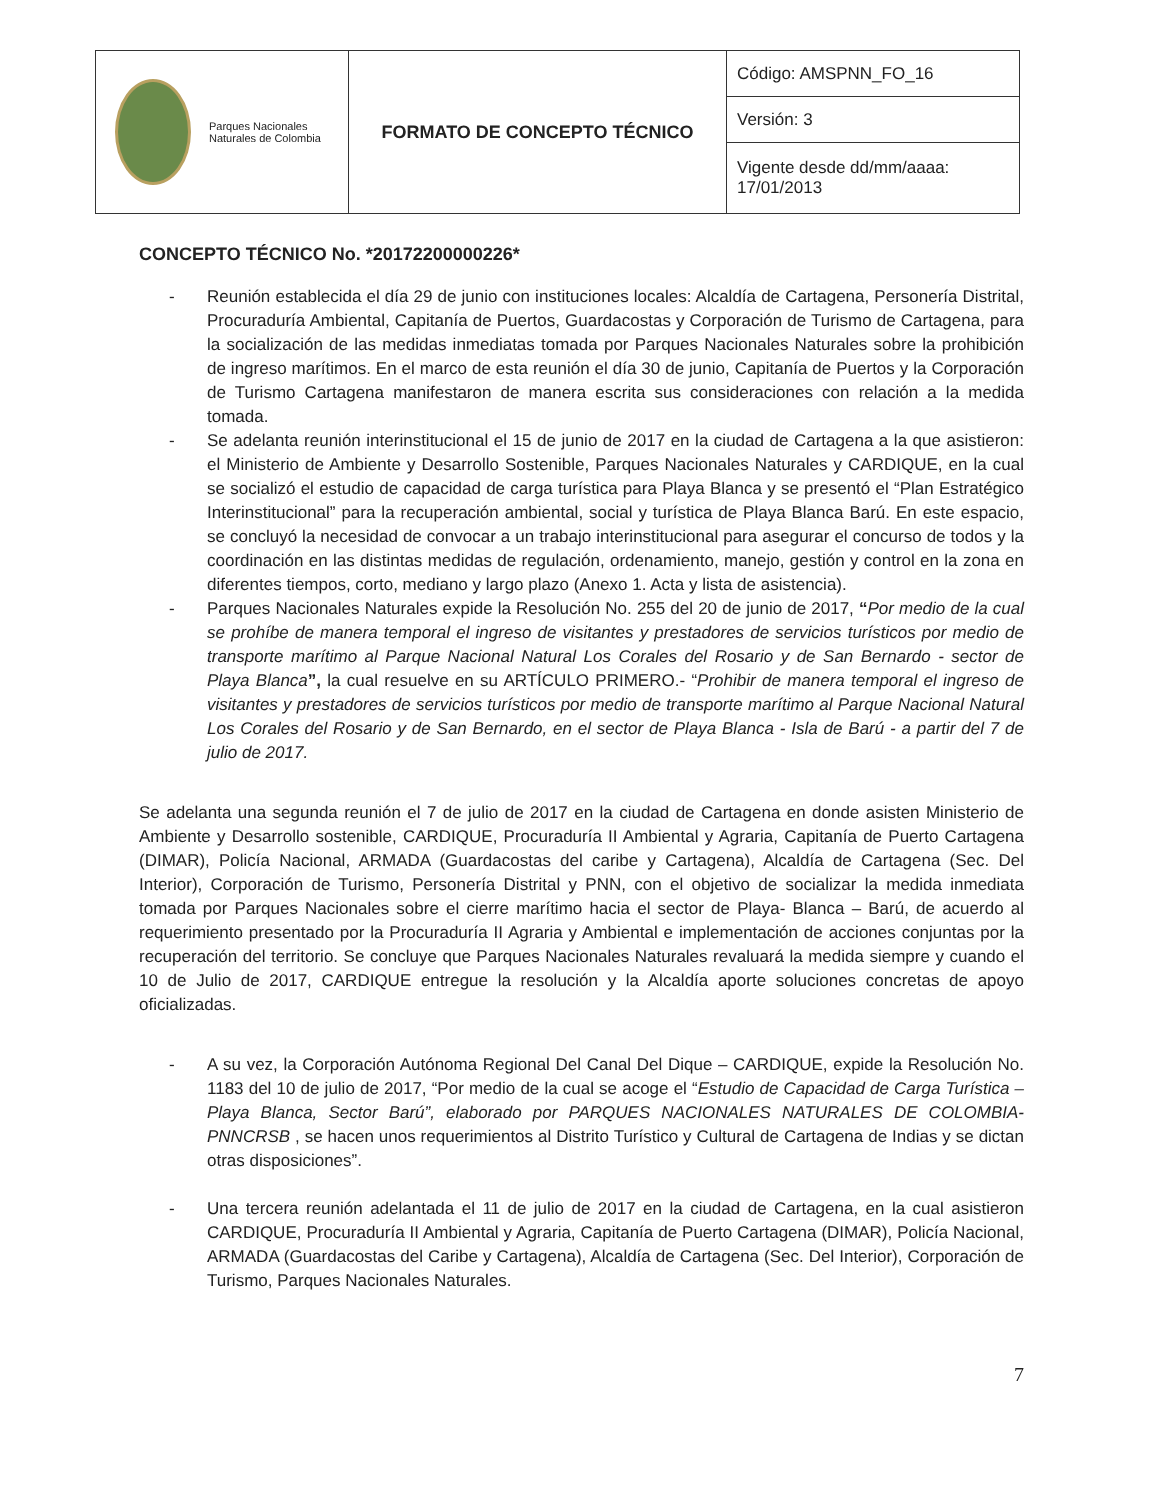| Parques Nacionales Naturales de Colombia | FORMATO DE CONCEPTO TÉCNICO | Código: AMSPNN_FO_16 |
| | | Versión: 3 |
| | | Vigente desde dd/mm/aaaa: 17/01/2013 |
CONCEPTO TÉCNICO No. *20172200000226*
- Reunión establecida el día 29 de junio con instituciones locales: Alcaldía de Cartagena, Personería Distrital, Procuraduría Ambiental, Capitanía de Puertos, Guardacostas y Corporación de Turismo de Cartagena, para la socialización de las medidas inmediatas tomada por Parques Nacionales Naturales sobre la prohibición de ingreso marítimos. En el marco de esta reunión el día 30 de junio, Capitanía de Puertos y la Corporación de Turismo Cartagena manifestaron de manera escrita sus consideraciones con relación a la medida tomada.
- Se adelanta reunión interinstitucional el 15 de junio de 2017 en la ciudad de Cartagena a la que asistieron: el Ministerio de Ambiente y Desarrollo Sostenible, Parques Nacionales Naturales y CARDIQUE, en la cual se socializó el estudio de capacidad de carga turística para Playa Blanca y se presentó el “Plan Estratégico Interinstitucional” para la recuperación ambiental, social y turística de Playa Blanca Barú. En este espacio, se concluyó la necesidad de convocar a un trabajo interinstitucional para asegurar el concurso de todos y la coordinación en las distintas medidas de regulación, ordenamiento, manejo, gestión y control en la zona en diferentes tiempos, corto, mediano y largo plazo (Anexo 1. Acta y lista de asistencia).
- Parques Nacionales Naturales expide la Resolución No. 255 del 20 de junio de 2017, “Por medio de la cual se prohíbe de manera temporal el ingreso de visitantes y prestadores de servicios turísticos por medio de transporte marítimo al Parque Nacional Natural Los Corales del Rosario y de San Bernardo - sector de Playa Blanca”, la cual resuelve en su ARTÍCULO PRIMERO.- “Prohibir de manera temporal el ingreso de visitantes y prestadores de servicios turísticos por medio de transporte marítimo al Parque Nacional Natural Los Corales del Rosario y de San Bernardo, en el sector de Playa Blanca - Isla de Barú - a partir del 7 de julio de 2017.
Se adelanta una segunda reunión el 7 de julio de 2017 en la ciudad de Cartagena en donde asisten Ministerio de Ambiente y Desarrollo sostenible, CARDIQUE, Procuraduría II Ambiental y Agraria, Capitanía de Puerto Cartagena (DIMAR), Policía Nacional, ARMADA (Guardacostas del caribe y Cartagena), Alcaldía de Cartagena (Sec. Del Interior), Corporación de Turismo, Personería Distrital y PNN, con el objetivo de socializar la medida inmediata tomada por Parques Nacionales sobre el cierre marítimo hacia el sector de Playa- Blanca – Barú, de acuerdo al requerimiento presentado por la Procuraduría II Agraria y Ambiental e implementación de acciones conjuntas por la recuperación del territorio. Se concluye que Parques Nacionales Naturales revaluará la medida siempre y cuando el 10 de Julio de 2017, CARDIQUE entregue la resolución y la Alcaldía aporte soluciones concretas de apoyo oficializadas.
- A su vez, la Corporación Autónoma Regional Del Canal Del Dique – CARDIQUE, expide la Resolución No. 1183 del 10 de julio de 2017, “Por medio de la cual se acoge el “Estudio de Capacidad de Carga Turística – Playa Blanca, Sector Barú”, elaborado por PARQUES NACIONALES NATURALES DE COLOMBIA- PNNCRSB , se hacen unos requerimientos al Distrito Turístico y Cultural de Cartagena de Indias y se dictan otras disposiciones”.
- Una tercera reunión adelantada el 11 de julio de 2017 en la ciudad de Cartagena, en la cual asistieron CARDIQUE, Procuraduría II Ambiental y Agraria, Capitanía de Puerto Cartagena (DIMAR), Policía Nacional, ARMADA (Guardacostas del Caribe y Cartagena), Alcaldía de Cartagena (Sec. Del Interior), Corporación de Turismo, Parques Nacionales Naturales.
7